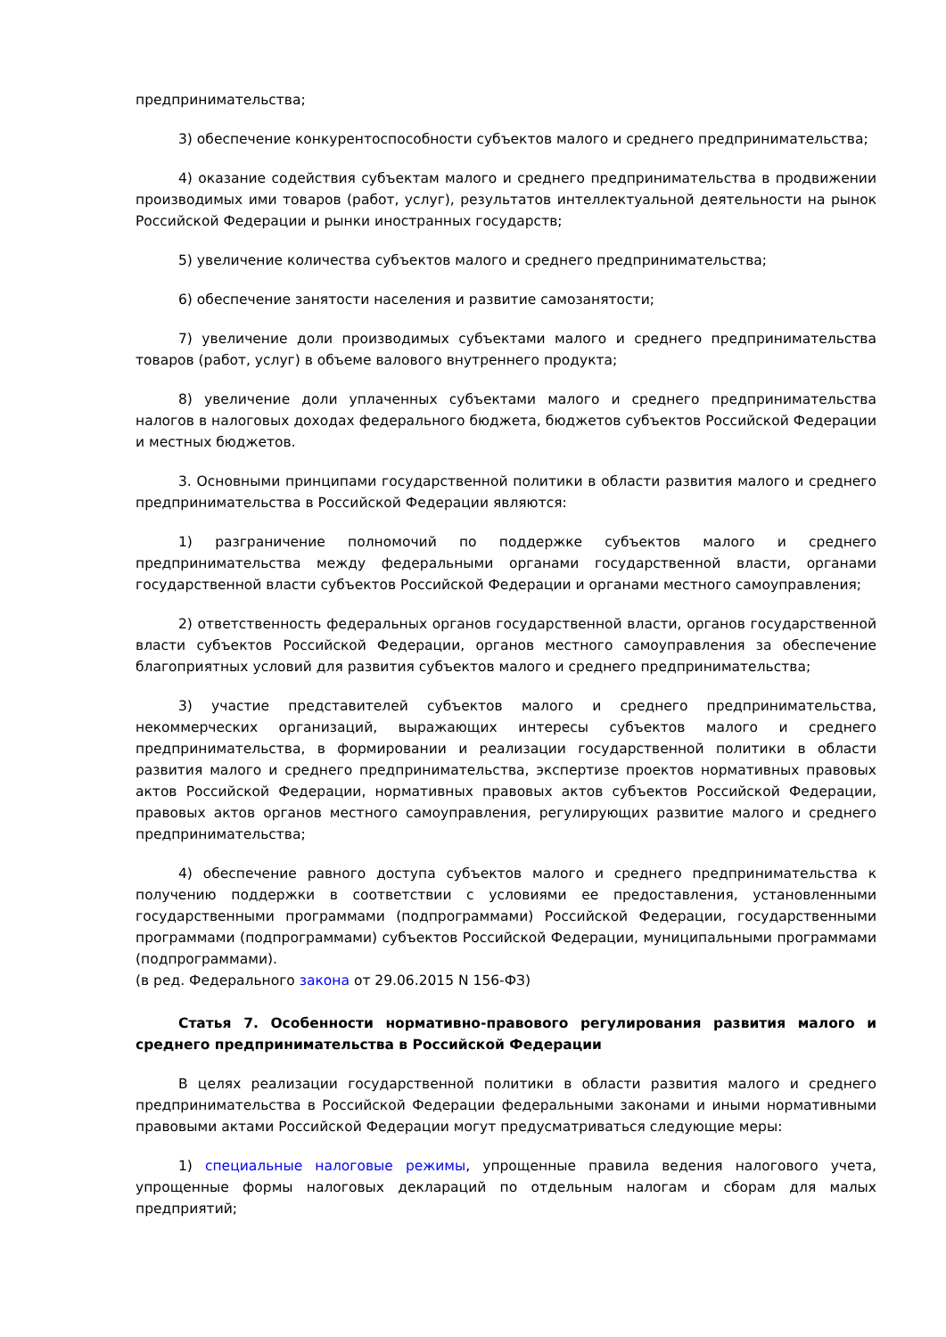предпринимательства;
3) обеспечение конкурентоспособности субъектов малого и среднего предпринимательства;
4) оказание содействия субъектам малого и среднего предпринимательства в продвижении производимых ими товаров (работ, услуг), результатов интеллектуальной деятельности на рынок Российской Федерации и рынки иностранных государств;
5) увеличение количества субъектов малого и среднего предпринимательства;
6) обеспечение занятости населения и развитие самозанятости;
7) увеличение доли производимых субъектами малого и среднего предпринимательства товаров (работ, услуг) в объеме валового внутреннего продукта;
8) увеличение доли уплаченных субъектами малого и среднего предпринимательства налогов в налоговых доходах федерального бюджета, бюджетов субъектов Российской Федерации и местных бюджетов.
3. Основными принципами государственной политики в области развития малого и среднего предпринимательства в Российской Федерации являются:
1) разграничение полномочий по поддержке субъектов малого и среднего предпринимательства между федеральными органами государственной власти, органами государственной власти субъектов Российской Федерации и органами местного самоуправления;
2) ответственность федеральных органов государственной власти, органов государственной власти субъектов Российской Федерации, органов местного самоуправления за обеспечение благоприятных условий для развития субъектов малого и среднего предпринимательства;
3) участие представителей субъектов малого и среднего предпринимательства, некоммерческих организаций, выражающих интересы субъектов малого и среднего предпринимательства, в формировании и реализации государственной политики в области развития малого и среднего предпринимательства, экспертизе проектов нормативных правовых актов Российской Федерации, нормативных правовых актов субъектов Российской Федерации, правовых актов органов местного самоуправления, регулирующих развитие малого и среднего предпринимательства;
4) обеспечение равного доступа субъектов малого и среднего предпринимательства к получению поддержки в соответствии с условиями ее предоставления, установленными государственными программами (подпрограммами) Российской Федерации, государственными программами (подпрограммами) субъектов Российской Федерации, муниципальными программами (подпрограммами).
(в ред. Федерального закона от 29.06.2015 N 156-ФЗ)
Статья 7. Особенности нормативно-правового регулирования развития малого и среднего предпринимательства в Российской Федерации
В целях реализации государственной политики в области развития малого и среднего предпринимательства в Российской Федерации федеральными законами и иными нормативными правовыми актами Российской Федерации могут предусматриваться следующие меры:
1) специальные налоговые режимы, упрощенные правила ведения налогового учета, упрощенные формы налоговых деклараций по отдельным налогам и сборам для малых предприятий;